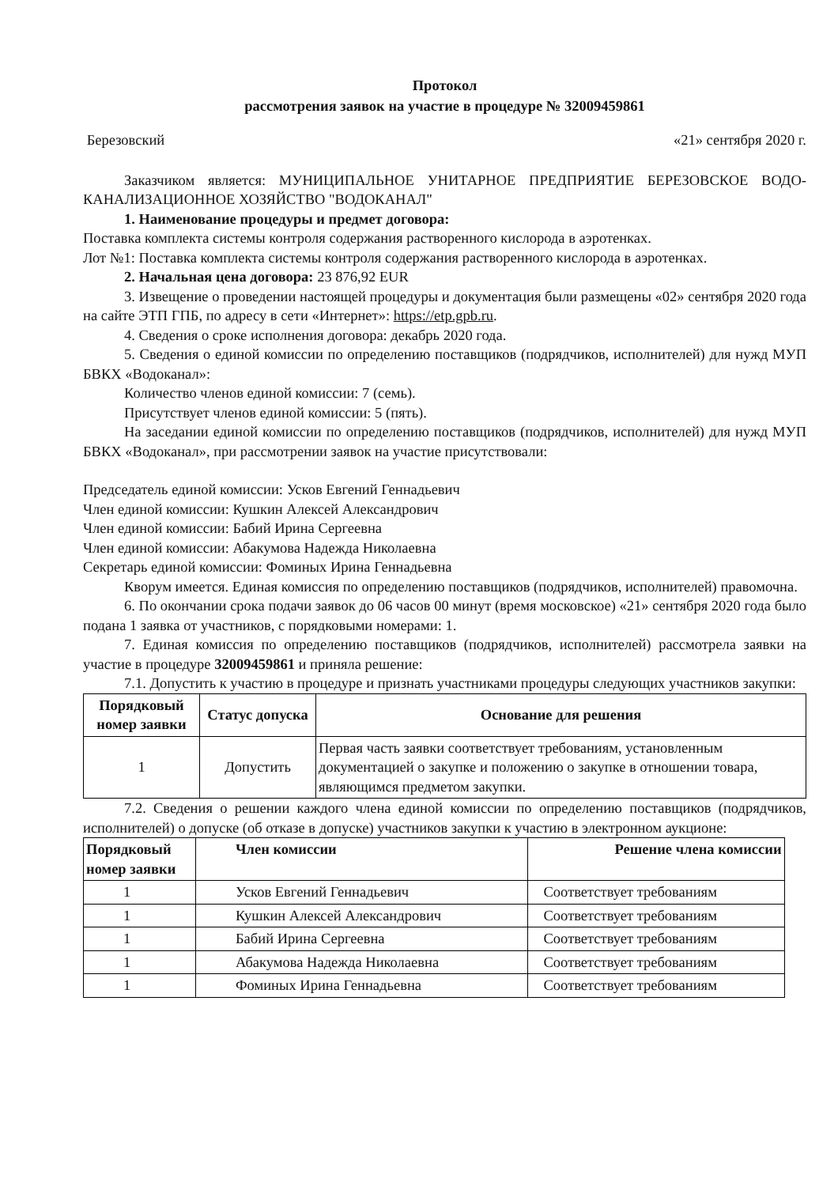Протокол
рассмотрения заявок на участие в процедуре № 32009459861
Березовский «21» сентября 2020 г.
Заказчиком является: МУНИЦИПАЛЬНОЕ УНИТАРНОЕ ПРЕДПРИЯТИЕ БЕРЕЗОВСКОЕ ВОДО-КАНАЛИЗАЦИОННОЕ ХОЗЯЙСТВО "ВОДОКАНАЛ"
1. Наименование процедуры и предмет договора:
Поставка комплекта системы контроля содержания растворенного кислорода в аэротенках.
Лот №1: Поставка комплекта системы контроля содержания растворенного кислорода в аэротенках.
2. Начальная цена договора: 23 876,92 EUR
3. Извещение о проведении настоящей процедуры и документация были размещены «02» сентября 2020 года на сайте ЭТП ГПБ, по адресу в сети «Интернет»: https://etp.gpb.ru.
4. Сведения о сроке исполнения договора: декабрь 2020 года.
5. Сведения о единой комиссии по определению поставщиков (подрядчиков, исполнителей) для нужд МУП БВКХ «Водоканал»:
Количество членов единой комиссии: 7 (семь).
Присутствует членов единой комиссии: 5 (пять).
На заседании единой комиссии по определению поставщиков (подрядчиков, исполнителей) для нужд МУП БВКХ «Водоканал», при рассмотрении заявок на участие присутствовали:
Председатель единой комиссии: Усков Евгений Геннадьевич
Член единой комиссии: Кушкин Алексей Александрович
Член единой комиссии: Бабий Ирина Сергеевна
Член единой комиссии: Абакумова Надежда Николаевна
Секретарь единой комиссии: Фоминых Ирина Геннадьевна
Кворум имеется. Единая комиссия по определению поставщиков (подрядчиков, исполнителей) правомочна.
6. По окончании срока подачи заявок до 06 часов 00 минут (время московское) «21» сентября 2020 года было подана 1 заявка от участников, с порядковыми номерами: 1.
7. Единая комиссия по определению поставщиков (подрядчиков, исполнителей) рассмотрела заявки на участие в процедуре 32009459861 и приняла решение:
7.1. Допустить к участию в процедуре и признать участниками процедуры следующих участников закупки:
| Порядковый номер заявки | Статус допуска | Основание для решения |
| --- | --- | --- |
| 1 | Допустить | Первая часть заявки соответствует требованиям, установленным документацией о закупке и положению о закупке в отношении товара, являющимся предметом закупки. |
7.2. Сведения о решении каждого члена единой комиссии по определению поставщиков (подрядчиков, исполнителей) о допуске (об отказе в допуске) участников закупки к участию в электронном аукционе:
| Порядковый номер заявки | Член комиссии | Решение члена комиссии |
| --- | --- | --- |
| 1 | Усков Евгений Геннадьевич | Соответствует требованиям |
| 1 | Кушкин Алексей Александрович | Соответствует требованиям |
| 1 | Бабий Ирина Сергеевна | Соответствует требованиям |
| 1 | Абакумова Надежда Николаевна | Соответствует требованиям |
| 1 | Фоминых Ирина Геннадьевна | Соответствует требованиям |